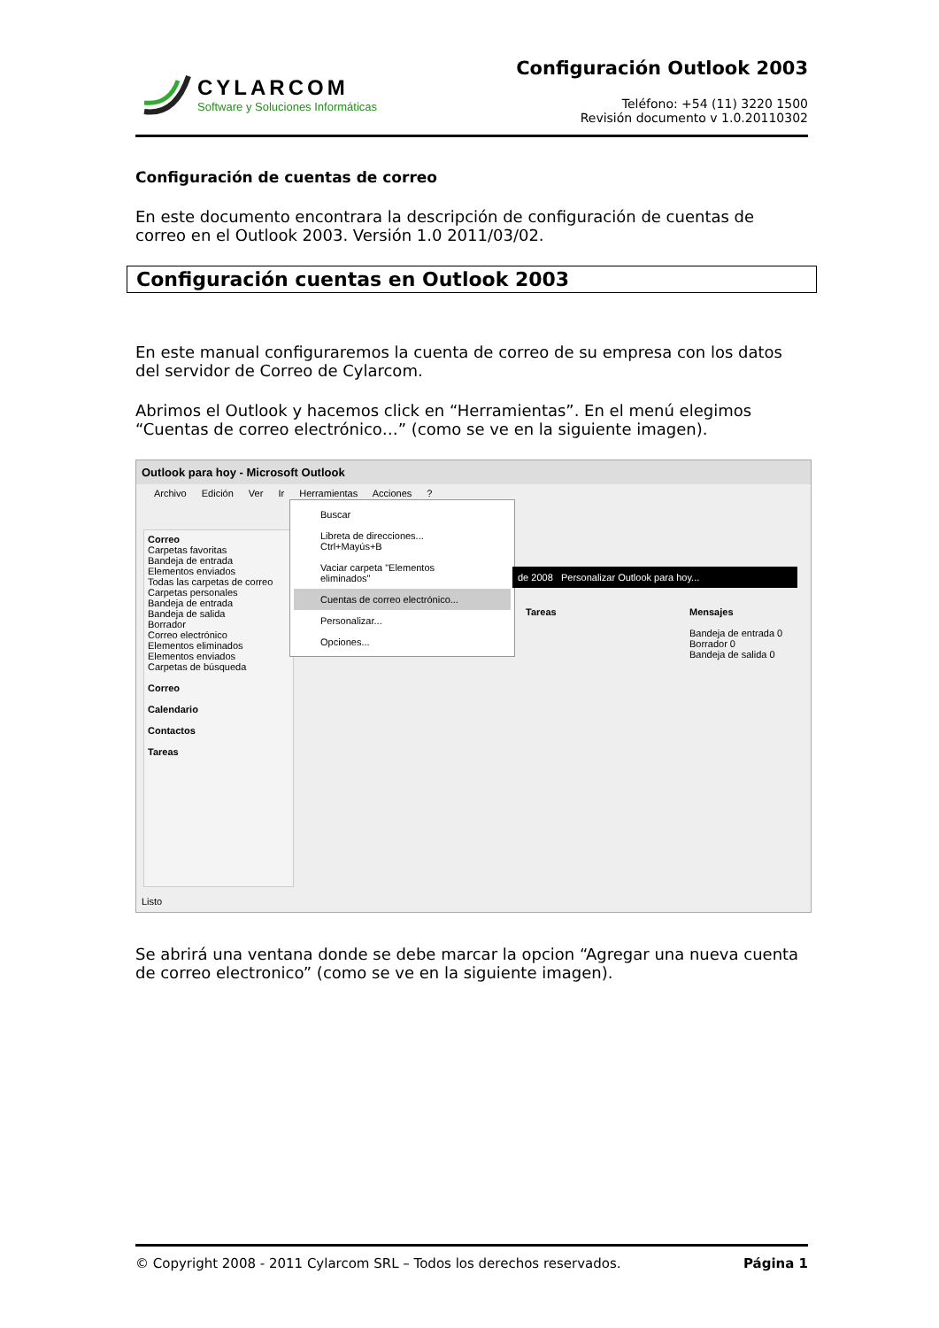CYLARCOM
Software y Soluciones Informáticas
Configuración Outlook 2003
Teléfono: +54 (11) 3220 1500
Revisión documento v 1.0.20110302
Configuración de cuentas de correo
En este documento encontrara la descripción de configuración de cuentas de correo en el Outlook 2003. Versión 1.0 2011/03/02.
Configuración cuentas en Outlook 2003
En este manual configuraremos la cuenta de correo de su empresa con los datos del servidor de Correo de Cylarcom.
Abrimos el Outlook y hacemos click en “Herramientas”. En el menú elegimos “Cuentas de correo electrónico…” (como se ve en la siguiente imagen).
Outlook para hoy - Microsoft Outlook
Archivo Edición Ver Ir Herramientas Acciones ?
Correo
Carpetas favoritas
Bandeja de entrada
Elementos enviados
Todas las carpetas de correo
Carpetas personales
Bandeja de entrada
Bandeja de salida
Borrador
Correo electrónico
Elementos eliminados
Elementos enviados
Carpetas de búsqueda
Correo
Calendario
Contactos
Tareas
Buscar
Libreta de direcciones... Ctrl+Mayús+B
Vaciar carpeta "Elementos eliminados"
Cuentas de correo electrónico...
Personalizar...
Opciones...
de 2008 Personalizar Outlook para hoy...
Tareas
Mensajes
Bandeja de entrada 0
Borrador 0
Bandeja de salida 0
Listo
Se abrirá una ventana donde se debe marcar la opcion “Agregar una nueva cuenta de correo electronico” (como se ve en la siguiente imagen).
© Copyright 2008 - 2011 Cylarcom SRL – Todos los derechos reservados. Página 1